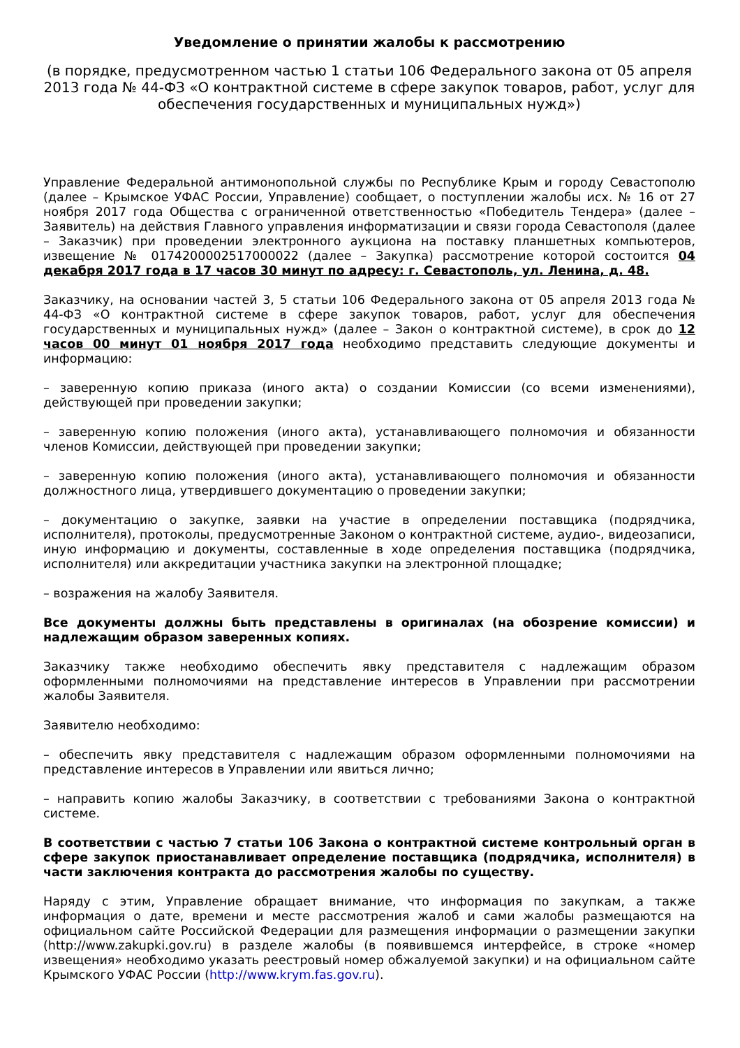Уведомление о принятии жалобы к рассмотрению
(в порядке, предусмотренном частью 1 статьи 106 Федерального закона от 05 апреля 2013 года № 44-ФЗ «О контрактной системе в сфере закупок товаров, работ, услуг для обеспечения государственных и муниципальных нужд»)
Управление Федеральной антимонопольной службы по Республике Крым и городу Севастополю (далее – Крымское УФАС России, Управление) сообщает, о поступлении жалобы исх. № 16 от 27 ноября 2017 года Общества с ограниченной ответственностью «Победитель Тендера» (далее – Заявитель) на действия Главного управления информатизации и связи города Севастополя (далее – Заказчик) при проведении электронного аукциона на поставку планшетных компьютеров, извещение № 0174200002517000022 (далее – Закупка) рассмотрение которой состоится 04 декабря 2017 года в 17 часов 30 минут по адресу: г. Севастополь, ул. Ленина, д. 48.
Заказчику, на основании частей 3, 5 статьи 106 Федерального закона от 05 апреля 2013 года № 44-ФЗ «О контрактной системе в сфере закупок товаров, работ, услуг для обеспечения государственных и муниципальных нужд» (далее – Закон о контрактной системе), в срок до 12 часов 00 минут 01 ноября 2017 года необходимо представить следующие документы и информацию:
– заверенную копию приказа (иного акта) о создании Комиссии (со всеми изменениями), действующей при проведении закупки;
– заверенную копию положения (иного акта), устанавливающего полномочия и обязанности членов Комиссии, действующей при проведении закупки;
– заверенную копию положения (иного акта), устанавливающего полномочия и обязанности должностного лица, утвердившего документацию о проведении закупки;
– документацию о закупке, заявки на участие в определении поставщика (подрядчика, исполнителя), протоколы, предусмотренные Законом о контрактной системе, аудио-, видеозаписи, иную информацию и документы, составленные в ходе определения поставщика (подрядчика, исполнителя) или аккредитации участника закупки на электронной площадке;
– возражения на жалобу Заявителя.
Все документы должны быть представлены в оригиналах (на обозрение комиссии) и надлежащим образом заверенных копиях.
Заказчику также необходимо обеспечить явку представителя с надлежащим образом оформленными полномочиями на представление интересов в Управлении при рассмотрении жалобы Заявителя.
Заявителю необходимо:
– обеспечить явку представителя с надлежащим образом оформленными полномочиями на представление интересов в Управлении или явиться лично;
– направить копию жалобы Заказчику, в соответствии с требованиями Закона о контрактной системе.
В соответствии с частью 7 статьи 106 Закона о контрактной системе контрольный орган в сфере закупок приостанавливает определение поставщика (подрядчика, исполнителя) в части заключения контракта до рассмотрения жалобы по существу.
Наряду с этим, Управление обращает внимание, что информация по закупкам, а также информация о дате, времени и месте рассмотрения жалоб и сами жалобы размещаются на официальном сайте Российской Федерации для размещения информации о размещении закупки (http://www.zakupki.gov.ru) в разделе жалобы (в появившемся интерфейсе, в строке «номер извещения» необходимо указать реестровый номер обжалуемой закупки) и на официальном сайте Крымского УФАС России (http://www.krym.fas.gov.ru).